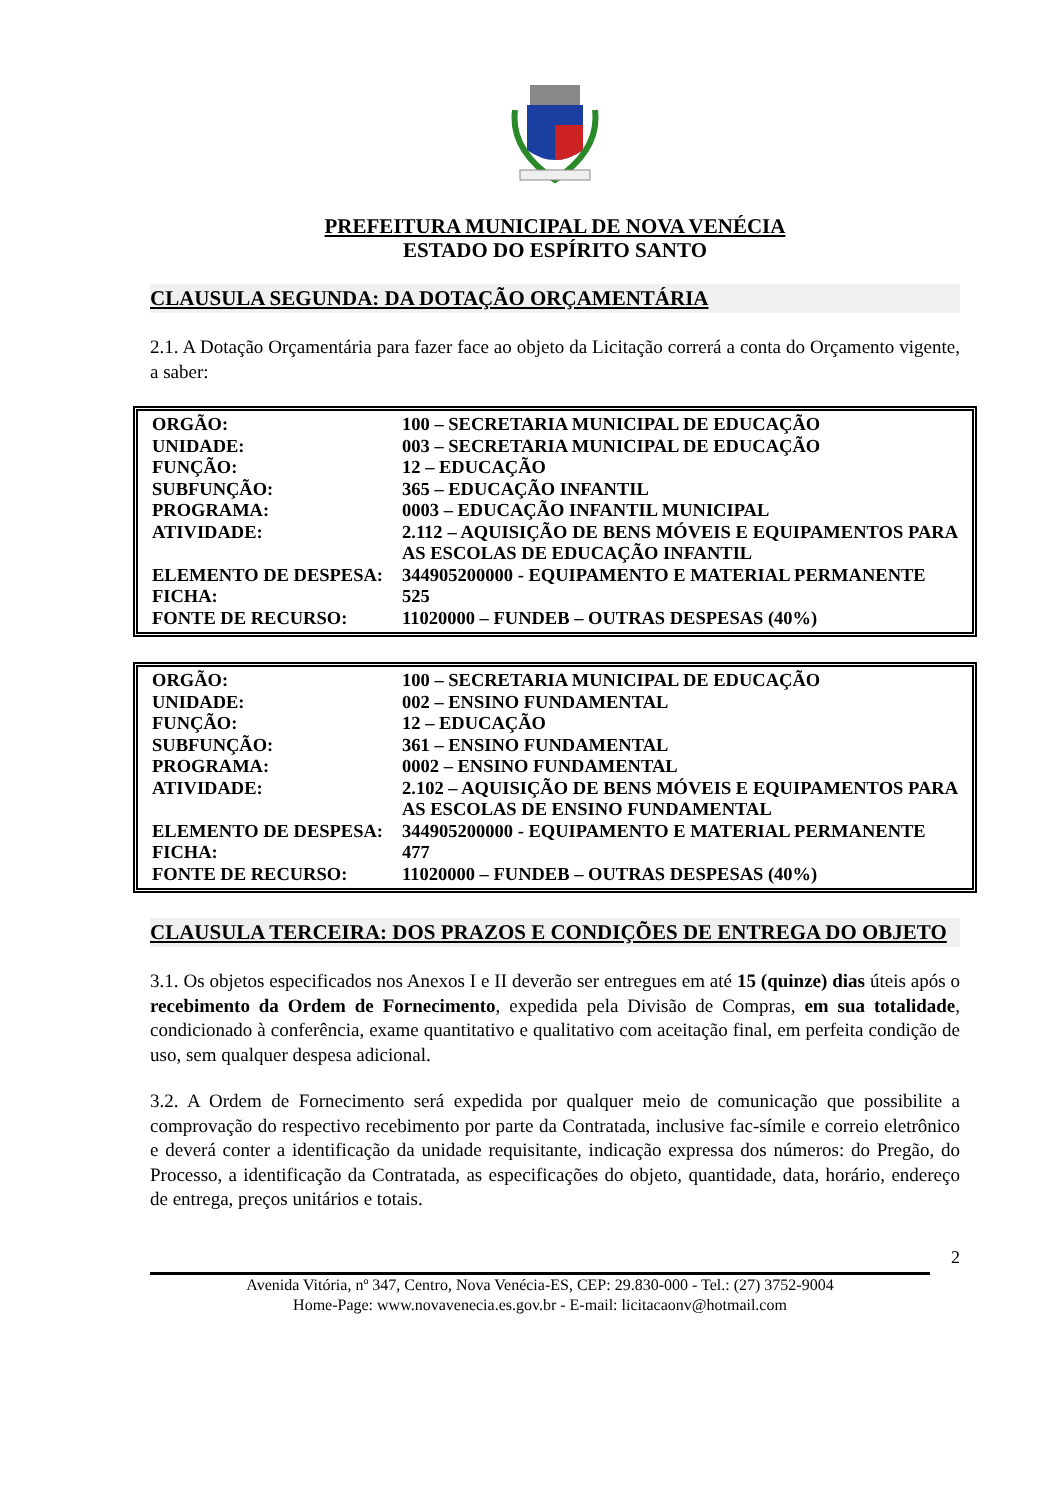PREFEITURA MUNICIPAL DE NOVA VENÉCIA
ESTADO DO ESPÍRITO SANTO
CLAUSULA SEGUNDA: DA DOTAÇÃO ORÇAMENTÁRIA
2.1. A Dotação Orçamentária para fazer face ao objeto da Licitação correrá a conta do Orçamento vigente, a saber:
| ORGÃO: | 100 – SECRETARIA MUNICIPAL DE EDUCAÇÃO |
| UNIDADE: | 003 – SECRETARIA MUNICIPAL DE EDUCAÇÃO |
| FUNÇÃO: | 12 – EDUCAÇÃO |
| SUBFUNÇÃO: | 365 – EDUCAÇÃO INFANTIL |
| PROGRAMA: | 0003 – EDUCAÇÃO INFANTIL MUNICIPAL |
| ATIVIDADE: | 2.112 – AQUISIÇÃO DE BENS MÓVEIS E EQUIPAMENTOS PARA AS ESCOLAS DE EDUCAÇÃO INFANTIL |
| ELEMENTO DE DESPESA: | 344905200000 - EQUIPAMENTO E MATERIAL PERMANENTE |
| FICHA: | 525 |
| FONTE DE RECURSO: | 11020000 – FUNDEB – OUTRAS DESPESAS (40%) |
| ORGÃO: | 100 – SECRETARIA MUNICIPAL DE EDUCAÇÃO |
| UNIDADE: | 002 – ENSINO FUNDAMENTAL |
| FUNÇÃO: | 12 – EDUCAÇÃO |
| SUBFUNÇÃO: | 361 – ENSINO FUNDAMENTAL |
| PROGRAMA: | 0002 – ENSINO FUNDAMENTAL |
| ATIVIDADE: | 2.102 – AQUISIÇÃO DE BENS MÓVEIS E EQUIPAMENTOS PARA AS ESCOLAS DE ENSINO FUNDAMENTAL |
| ELEMENTO DE DESPESA: | 344905200000 - EQUIPAMENTO E MATERIAL PERMANENTE |
| FICHA: | 477 |
| FONTE DE RECURSO: | 11020000 – FUNDEB – OUTRAS DESPESAS (40%) |
CLAUSULA TERCEIRA: DOS PRAZOS E CONDIÇÕES DE ENTREGA DO OBJETO
3.1. Os objetos especificados nos Anexos I e II deverão ser entregues em até 15 (quinze) dias úteis após o recebimento da Ordem de Fornecimento, expedida pela Divisão de Compras, em sua totalidade, condicionado à conferência, exame quantitativo e qualitativo com aceitação final, em perfeita condição de uso, sem qualquer despesa adicional.
3.2. A Ordem de Fornecimento será expedida por qualquer meio de comunicação que possibilite a comprovação do respectivo recebimento por parte da Contratada, inclusive fac-símile e correio eletrônico e deverá conter a identificação da unidade requisitante, indicação expressa dos números: do Pregão, do Processo, a identificação da Contratada, as especificações do objeto, quantidade, data, horário, endereço de entrega, preços unitários e totais.
2
Avenida Vitória, nº 347, Centro, Nova Venécia-ES, CEP: 29.830-000 - Tel.: (27) 3752-9004
Home-Page: www.novavenecia.es.gov.br - E-mail: licitacaonv@hotmail.com